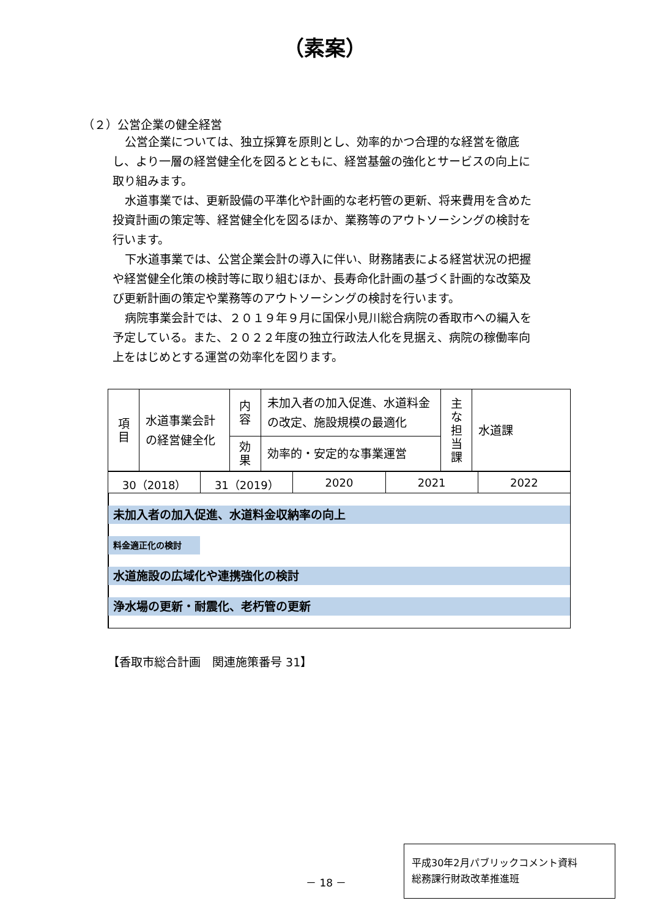（素案）
（２）公営企業の健全経営
公営企業については、独立採算を原則とし、効率的かつ合理的な経営を徹底し、より一層の経営健全化を図るとともに、経営基盤の強化とサービスの向上に取り組みます。
水道事業では、更新設備の平準化や計画的な老朽管の更新、将来費用を含めた投資計画の策定等、経営健全化を図るほか、業務等のアウトソーシングの検討を行います。
下水道事業では、公営企業会計の導入に伴い、財務諸表による経営状況の把握や経営健全化策の検討等に取り組むほか、長寿命化計画の基づく計画的な改築及び更新計画の策定や業務等のアウトソーシングの検討を行います。
病院事業会計では、２０１９年９月に国保小見川総合病院の香取市への編入を予定している。また、２０２２年度の独立行政法人化を見据え、病院の稼働率向上をはじめとする運営の効率化を図ります。
| 項 目 | 水道事業会計の経営健全化 | 内 容 | 未加入者の加入促進、水道料金の改定、施設規模の最適化 | 主 な 担 当 課 | 水道課 |
| | | 効 果 | 効率的・安定的な事業運営 | | |
| 30（2018） | 31（2019） | 2020 | 2021 | 2022 |
未加入者の加入促進、水道料金収納率の向上
料金適正化の検討
水道施設の広域化や連携強化の検討
浄水場の更新・耐震化、老朽管の更新
【香取市総合計画　関連施策番号 31】
－ 18 －
平成30年2月パブリックコメント資料
総務課行財政改革推進班